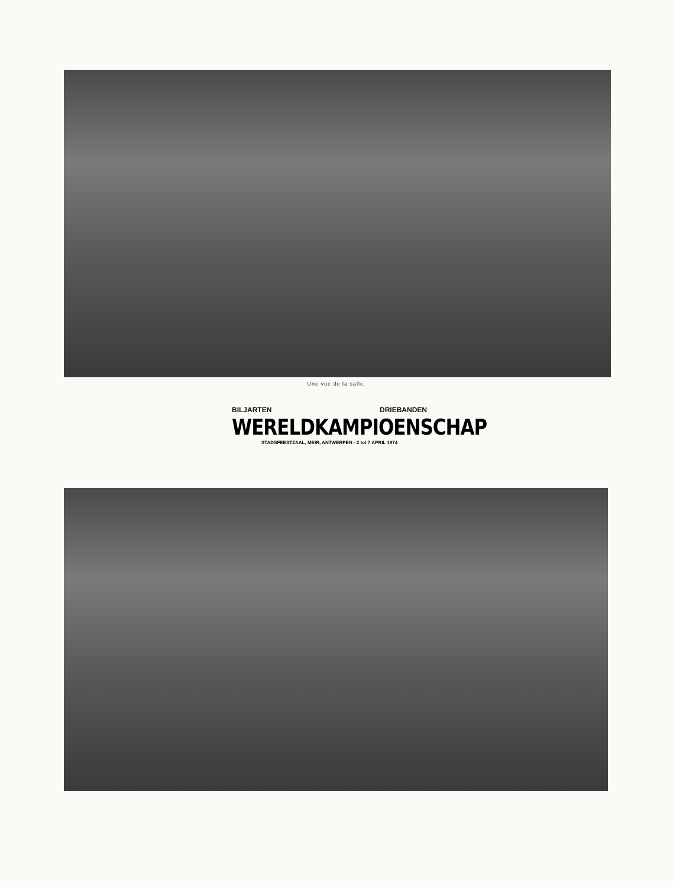Une vue de la salle.
BILJARTEN DRIEBANDEN
WERELDKAMPIOENSCHAP
STADSFEESTZAAL, MEIR, ANTWERPEN - 2 tot 7 APRIL 1974